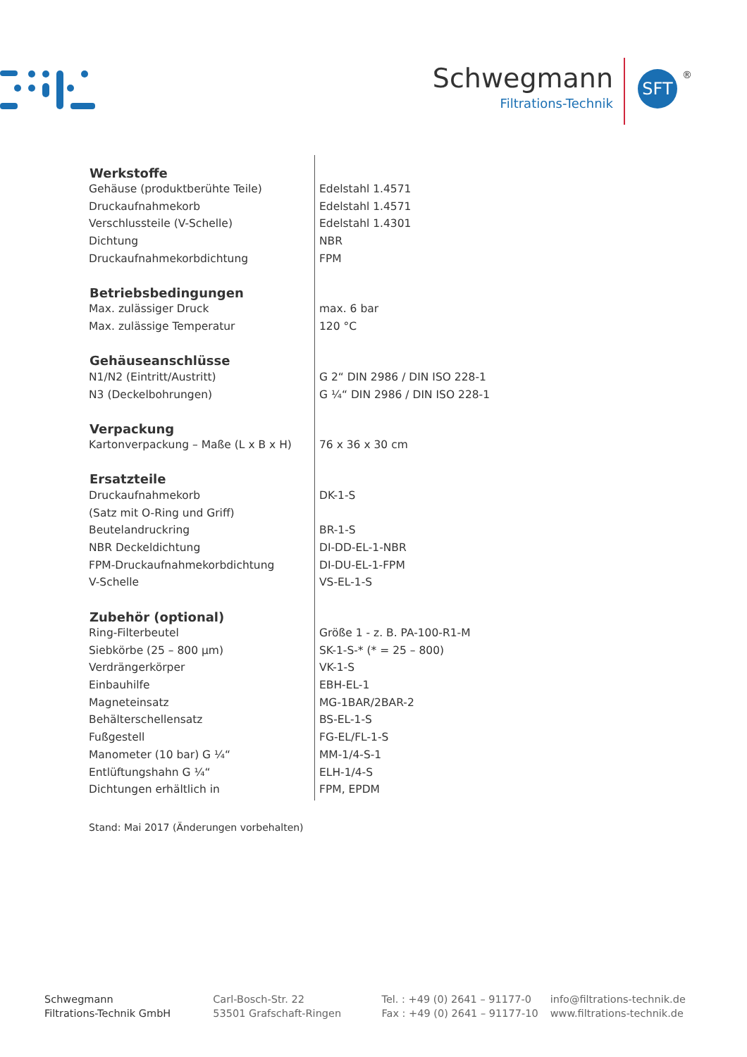Schwegmann
Filtrations-Technik
SFT ®
| Werkstoffe | |
| --- | --- |
| Gehäuse (produktberühte Teile) | Edelstahl 1.4571 |
| Druckaufnahmekorb | Edelstahl 1.4571 |
| Verschlussteile (V-Schelle) | Edelstahl 1.4301 |
| Dichtung | NBR |
| Druckaufnahmekorbdichtung | FPM |
| Betriebsbedingungen | |
| Max. zulässiger Druck | max. 6 bar |
| Max. zulässige Temperatur | 120 °C |
| Gehäuseanschlüsse | |
| N1/N2 (Eintritt/Austritt) | G 2“ DIN 2986 / DIN ISO 228-1 |
| N3 (Deckelbohrungen) | G ¼“ DIN 2986 / DIN ISO 228-1 |
| Verpackung | |
| Kartonverpackung – Maße (L x B x H) | 76 x 36 x 30 cm |
| Ersatzteile | |
| Druckaufnahmekorb | DK-1-S |
| (Satz mit O-Ring und Griff) | |
| Beutelandruckring | BR-1-S |
| NBR Deckeldichtung | DI-DD-EL-1-NBR |
| FPM-Druckaufnahmekorbdichtung | DI-DU-EL-1-FPM |
| V-Schelle | VS-EL-1-S |
| Zubehör (optional) | |
| Ring-Filterbeutel | Größe 1 - z. B. PA-100-R1-M |
| Siebkörbe (25 – 800 µm) | SK-1-S-* (* = 25 – 800) |
| Verdrängerkörper | VK-1-S |
| Einbauhilfe | EBH-EL-1 |
| Magneteinsatz | MG-1BAR/2BAR-2 |
| Behälterschellensatz | BS-EL-1-S |
| Fußgestell | FG-EL/FL-1-S |
| Manometer (10 bar) G ¼“ | MM-1/4-S-1 |
| Entlüftungshahn G ¼“ | ELH-1/4-S |
| Dichtungen erhältlich in | FPM, EPDM |
Stand: Mai 2017 (Änderungen vorbehalten)
Schwegmann
Filtrations-Technik GmbH
Carl-Bosch-Str. 22
53501 Grafschaft-Ringen
Tel. : +49 (0) 2641 – 91177-0
Fax : +49 (0) 2641 – 91177-10
info@filtrations-technik.de
www.filtrations-technik.de